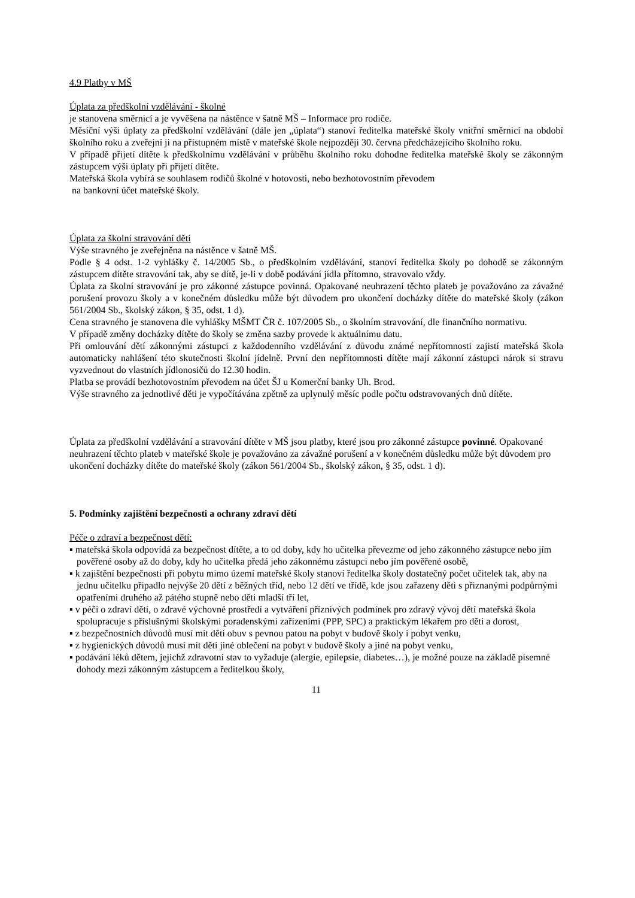4.9 Platby v MŠ
Úplata za předškolní vzdělávání - školné
je stanovena směrnicí a je vyvěšena na nástěnce v šatně MŠ – Informace pro rodiče.
Měsíční výši úplaty za předškolní vzdělávání (dále jen „úplata“) stanoví ředitelka mateřské školy vnitřní směrnicí na období školního roku a zveřejní ji na přístupném místě v mateřské škole nejpozději 30. června předcházejícího školního roku.
V případě přijetí dítěte k předškolnímu vzdělávání v průběhu školního roku dohodne ředitelka mateřské školy se zákonným zástupcem výši úplaty při přijetí dítěte.
Mateřská škola vybírá se souhlasem rodičů školné v hotovosti, nebo bezhotovostním převodem
na bankovní účet mateřské školy.
Úplata za školní stravování dětí
Výše stravného je zveřejněna na nástěnce v šatně MŠ.
Podle § 4 odst. 1-2 vyhlášky č. 14/2005 Sb., o předškolním vzdělávání, stanoví ředitelka školy po dohodě se zákonným zástupcem dítěte stravování tak, aby se dítě, je-li v době podávání jídla přítomno, stravovalo vždy.
Úplata za školní stravování je pro zákonné zástupce povinná. Opakované neuhrazení těchto plateb je považováno za závažné porušení provozu školy a v konečném důsledku může být důvodem pro ukončení docházky dítěte do mateřské školy (zákon 561/2004 Sb., školský zákon, § 35, odst. 1 d).
Cena stravného je stanovena dle vyhlášky MŠMT ČR č. 107/2005 Sb., o školním stravování, dle finančního normativu.
V případě změny docházky dítěte do školy se změna sazby provede k aktuálnímu datu.
Při omlouvání dětí zákonnými zástupci z každodenního vzdělávání z důvodu známé nepřítomnosti zajistí mateřská škola automaticky nahlášení této skutečnosti školní jídelně. První den nepřítomnosti dítěte mají zákonní zástupci nárok si stravu vyzvednout do vlastních jídlonosičů do 12.30 hodin.
Platba se provádí bezhotovostním převodem na účet ŠJ u Komerční banky Uh. Brod.
Výše stravného za jednotlivé děti je vypočítávána zpětně za uplynulý měsíc podle počtu odstravovaných dnů dítěte.
Úplata za předškolní vzdělávání a stravování dítěte v MŠ jsou platby, které jsou pro zákonné zástupce povinné. Opakované neuhrazení těchto plateb v mateřské škole je považováno za závažné porušení a v konečném důsledku může být důvodem pro ukončení docházky dítěte do mateřské školy (zákon 561/2004 Sb., školský zákon, § 35, odst. 1 d).
5. Podmínky zajištění bezpečnosti a ochrany zdraví dětí
Péče o zdraví a bezpečnost dětí:
▪ mateřská škola odpovídá za bezpečnost dítěte, a to od doby, kdy ho učitelka převezme od jeho zákonného zástupce nebo jím pověřené osoby až do doby, kdy ho učitelka předá jeho zákonnému zástupci nebo jím pověřené osobě,
▪ k zajištění bezpečnosti při pobytu mimo území mateřské školy stanoví ředitelka školy dostatečný počet učitelek tak, aby na jednu učitelku připadlo nejvýše 20 dětí z běžných tříd, nebo 12 dětí ve třídě, kde jsou zařazeny děti s přiznanými podpůrnými opatřeními druhého až pátého stupně nebo děti mladší tří let,
▪ v péči o zdraví dětí, o zdravé výchovné prostředí a vytváření příznivých podmínek pro zdravý vývoj dětí mateřská škola spolupracuje s příslušnými školskými poradenskými zařízeními (PPP, SPC) a praktickým lékařem pro děti a dorost,
▪ z bezpečnostních důvodů musí mít děti obuv s pevnou patou na pobyt v budově školy i pobyt venku,
▪ z hygienických důvodů musí mít děti jiné oblečení na pobyt v budově školy a jiné na pobyt venku,
▪ podávání léků dětem, jejichž zdravotní stav to vyžaduje (alergie, epilepsie, diabetes…), je možné pouze na základě písemné dohody mezi zákonným zástupcem a ředitelkou školy,
11